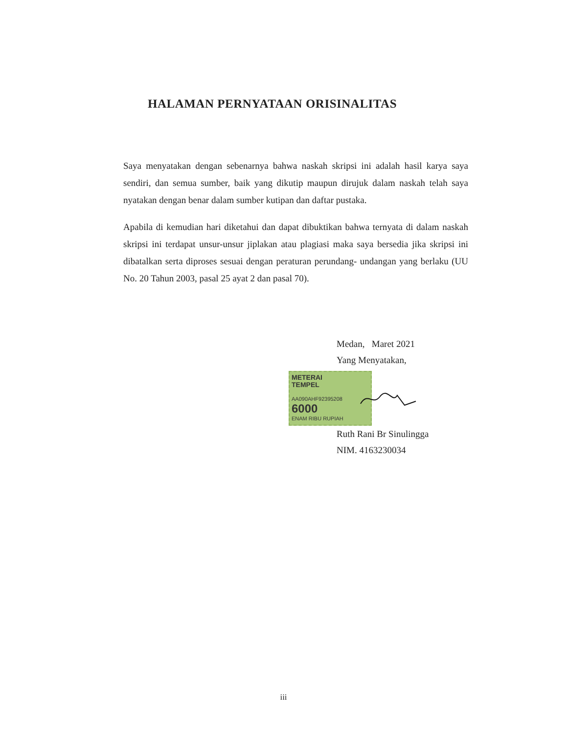HALAMAN PERNYATAAN ORISINALITAS
Saya menyatakan dengan sebenarnya bahwa naskah skripsi ini adalah hasil karya saya sendiri, dan semua sumber, baik yang dikutip maupun dirujuk dalam naskah telah saya nyatakan dengan benar dalam sumber kutipan dan daftar pustaka.
Apabila di kemudian hari diketahui dan dapat dibuktikan bahwa ternyata di dalam naskah skripsi ini terdapat unsur-unsur jiplakan atau plagiasi maka saya bersedia jika skripsi ini dibatalkan serta diproses sesuai dengan peraturan perundang- undangan yang berlaku (UU No. 20 Tahun 2003, pasal 25 ayat 2 dan pasal 70).
Medan, Maret 2021
Yang Menyatakan,
METERAI
TEMPEL
AA090AHF92395208
6000
ENAM RIBU RUPIAH
Ruth Rani Br Sinulingga
NIM. 4163230034
iii